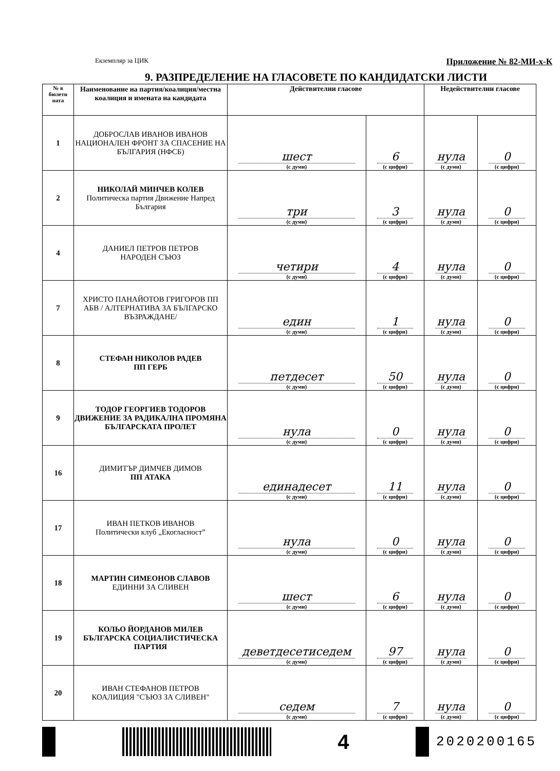Екземпляр за ЦИК Приложение № 82-МИ-х-К
9. РАЗПРЕДЕЛЕНИЕ НА ГЛАСОВЕТЕ ПО КАНДИДАТСКИ ЛИСТИ
| № в бюлети ната | Наименование на партия/коалиция/местна коалиция и имената на кандидата | Действителни гласове | | Недействителни гласове | |
| --- | --- | --- | --- | --- | --- |
| 1 | ДОБРОСЛАВ ИВАНОВ ИВАНОВ НАЦИОНАЛЕН ФРОНТ ЗА СПАСЕНИЕ НА БЪЛГАРИЯ (НФСБ) | шест (с думи) | 6 (с цифри) | нула (с думи) | 0 (с цифри) |
| 2 | НИКОЛАЙ МИНЧЕВ КОЛЕВ Политическа партия Движение Напред България | три (с думи) | 3 (с цифри) | нула (с думи) | 0 (с цифри) |
| 4 | ДАНИЕЛ ПЕТРОВ ПЕТРОВ НАРОДЕН СЪЮЗ | четири (с думи) | 4 (с цифри) | нула (с думи) | 0 (с цифри) |
| 7 | ХРИСТО ПАНАЙОТОВ ГРИГОРОВ ПП АБВ / АЛТЕРНАТИВА ЗА БЪЛГАРСКО ВЪЗРАЖДАНЕ/ | един (с думи) | 1 (с цифри) | нула (с думи) | 0 (с цифри) |
| 8 | СТЕФАН НИКОЛОВ РАДЕВ ПП ГЕРБ | петдесет (с думи) | 50 (с цифри) | нула (с думи) | 0 (с цифри) |
| 9 | ТОДОР ГЕОРГИЕВ ТОДОРОВ ДВИЖЕНИЕ ЗА РАДИКАЛНА ПРОМЯНА БЪЛГАРСКАТА ПРОЛЕТ | нула (с думи) | 0 (с цифри) | нула (с думи) | 0 (с цифри) |
| 16 | ДИМИТЪР ДИМЧЕВ ДИМОВ ПП АТАКА | единадесет (с думи) | 11 (с цифри) | нула (с думи) | 0 (с цифри) |
| 17 | ИВАН ПЕТКОВ ИВАНОВ Политически клуб „Екогласност” | нула (с думи) | 0 (с цифри) | нула (с думи) | 0 (с цифри) |
| 18 | МАРТИН СИМЕОНОВ СЛАВОВ ЕДИННИ ЗА СЛИВЕН | шест (с думи) | 6 (с цифри) | нула (с думи) | 0 (с цифри) |
| 19 | КОЛЬО ЙОРДАНОВ МИЛЕВ БЪЛГАРСКА СОЦИАЛИСТИЧЕСКА ПАРТИЯ | деветдесетиседем (с думи) | 97 (с цифри) | нула (с думи) | 0 (с цифри) |
| 20 | ИВАН СТЕФАНОВ ПЕТРОВ КОАЛИЦИЯ "СЪЮЗ ЗА СЛИВЕН" | седем (с думи) | 7 (с цифри) | нула (с думи) | 0 (с цифри) |
4
2020200165